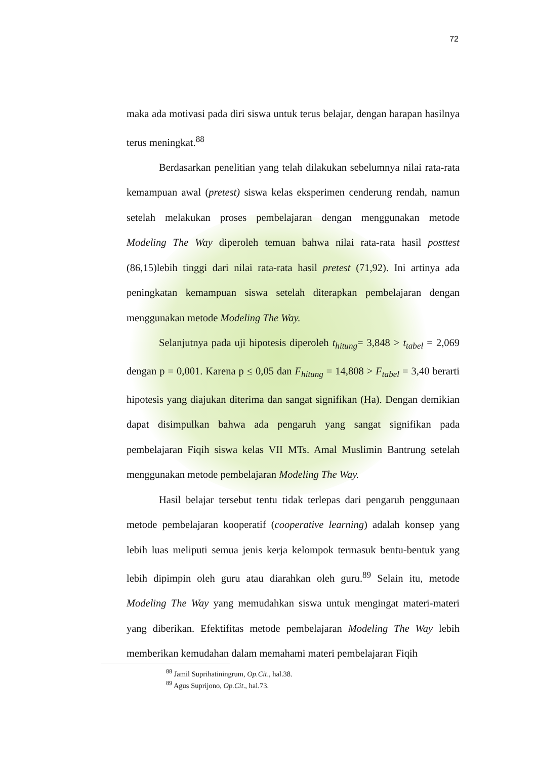72
maka ada motivasi pada diri siswa untuk terus belajar, dengan harapan hasilnya terus meningkat.<sup>88</sup>
Berdasarkan penelitian yang telah dilakukan sebelumnya nilai rata-rata kemampuan awal (pretest) siswa kelas eksperimen cenderung rendah, namun setelah melakukan proses pembelajaran dengan menggunakan metode Modeling The Way diperoleh temuan bahwa nilai rata-rata hasil posttest (86,15)lebih tinggi dari nilai rata-rata hasil pretest (71,92). Ini artinya ada peningkatan kemampuan siswa setelah diterapkan pembelajaran dengan menggunakan metode Modeling The Way.
Selanjutnya pada uji hipotesis diperoleh t<sub>hitung</sub>= 3,848 > t<sub>tabel</sub> = 2,069 dengan p = 0,001. Karena p ≤ 0,05 dan F<sub>hitung</sub> = 14,808 > F<sub>tabel</sub> = 3,40 berarti hipotesis yang diajukan diterima dan sangat signifikan (Ha). Dengan demikian dapat disimpulkan bahwa ada pengaruh yang sangat signifikan pada pembelajaran Fiqih siswa kelas VII MTs. Amal Muslimin Bantrung setelah menggunakan metode pembelajaran Modeling The Way.
Hasil belajar tersebut tentu tidak terlepas dari pengaruh penggunaan metode pembelajaran kooperatif (cooperative learning) adalah konsep yang lebih luas meliputi semua jenis kerja kelompok termasuk bentu-bentuk yang lebih dipimpin oleh guru atau diarahkan oleh guru.<sup>89</sup> Selain itu, metode Modeling The Way yang memudahkan siswa untuk mengingat materi-materi yang diberikan. Efektifitas metode pembelajaran Modeling The Way lebih memberikan kemudahan dalam memahami materi pembelajaran Fiqih
<sup>88</sup> Jamil Suprihatiningrum, Op.Cit., hal.38.
<sup>89</sup> Agus Suprijono, Op.Cit., hal.73.